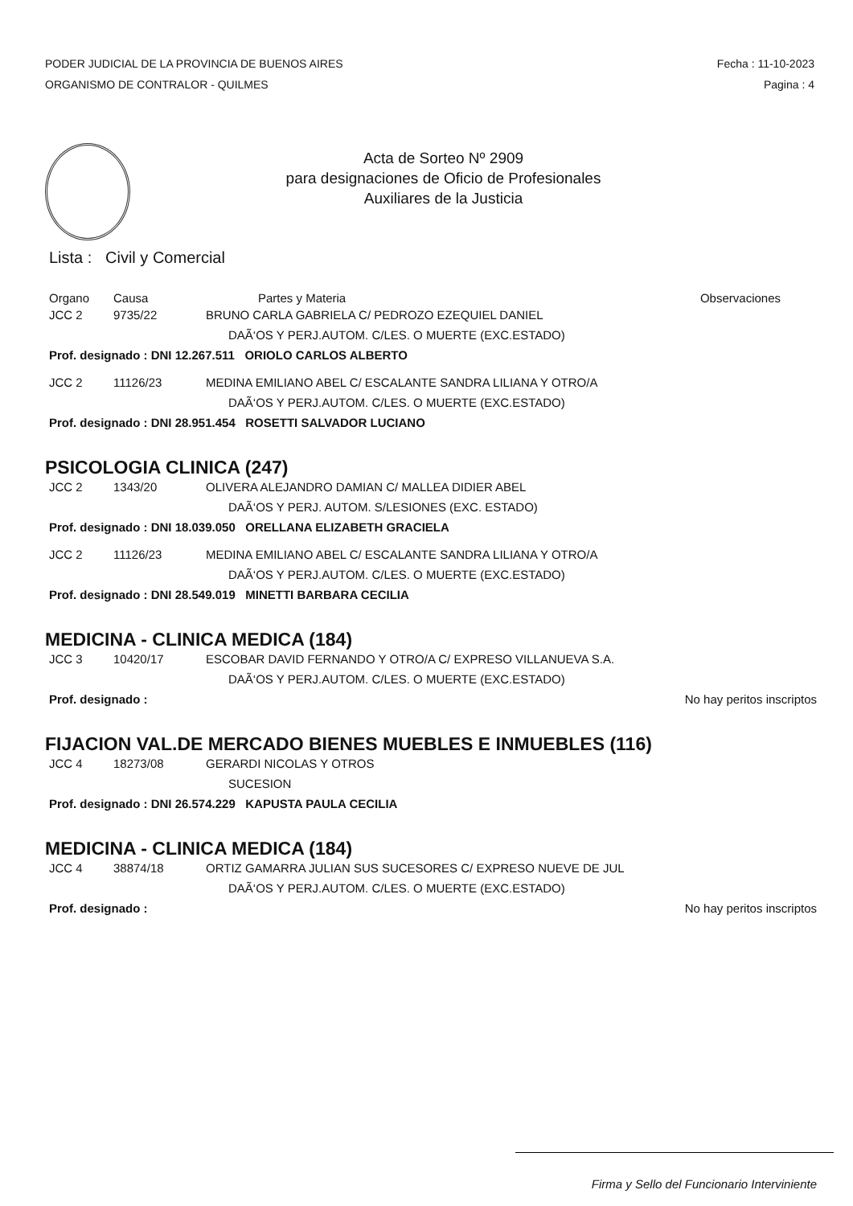PODER JUDICIAL DE LA PROVINCIA DE BUENOS AIRES
ORGANISMO DE CONTRALOR - QUILMES
Fecha : 11-10-2023
Pagina : 4
Acta de Sorteo Nº 2909
para designaciones de Oficio de Profesionales
Auxiliares de la Justicia
Lista : Civil y Comercial
Organo Causa Partes y Materia Observaciones
JCC 2 9735/22 BRUNO CARLA GABRIELA C/ PEDROZO EZEQUIEL DANIEL
DAÃ‘OS Y PERJ.AUTOM. C/LES. O MUERTE (EXC.ESTADO)
Prof. designado : DNI 12.267.511 ORIOLO CARLOS ALBERTO
JCC 2 11126/23 MEDINA EMILIANO ABEL C/ ESCALANTE SANDRA LILIANA Y OTRO/A
DAÃ‘OS Y PERJ.AUTOM. C/LES. O MUERTE (EXC.ESTADO)
Prof. designado : DNI 28.951.454 ROSETTI SALVADOR LUCIANO
PSICOLOGIA CLINICA (247)
JCC 2 1343/20 OLIVERA ALEJANDRO DAMIAN C/ MALLEA DIDIER ABEL
DAÃ‘OS Y PERJ. AUTOM. S/LESIONES (EXC. ESTADO)
Prof. designado : DNI 18.039.050 ORELLANA ELIZABETH GRACIELA
JCC 2 11126/23 MEDINA EMILIANO ABEL C/ ESCALANTE SANDRA LILIANA Y OTRO/A
DAÃ‘OS Y PERJ.AUTOM. C/LES. O MUERTE (EXC.ESTADO)
Prof. designado : DNI 28.549.019 MINETTI BARBARA CECILIA
MEDICINA - CLINICA MEDICA (184)
JCC 3 10420/17 ESCOBAR DAVID FERNANDO Y OTRO/A C/ EXPRESO VILLANUEVA S.A.
DAÃ‘OS Y PERJ.AUTOM. C/LES. O MUERTE (EXC.ESTADO)
Prof. designado : No hay peritos inscriptos
FIJACION VAL.DE MERCADO BIENES MUEBLES E INMUEBLES (116)
JCC 4 18273/08 GERARDI NICOLAS Y OTROS
SUCESION
Prof. designado : DNI 26.574.229 KAPUSTA PAULA CECILIA
MEDICINA - CLINICA MEDICA (184)
JCC 4 38874/18 ORTIZ GAMARRA JULIAN SUS SUCESORES C/ EXPRESO NUEVE DE JUL
DAÃ‘OS Y PERJ.AUTOM. C/LES. O MUERTE (EXC.ESTADO)
Prof. designado : No hay peritos inscriptos
Firma y Sello del Funcionario Interviniente